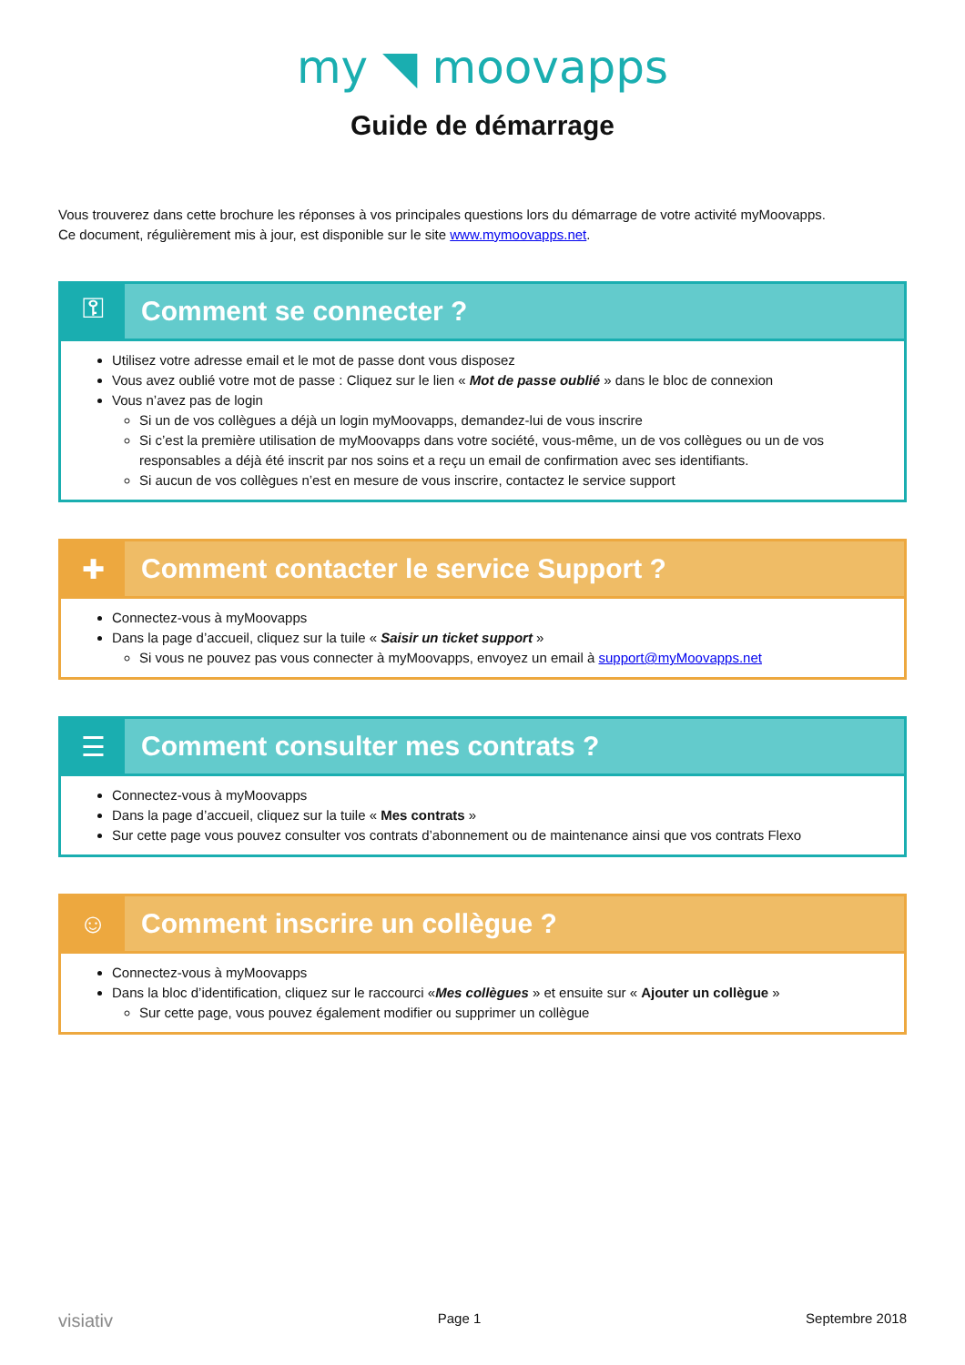my ◥ moovapps
Guide de démarrage
Vous trouverez dans cette brochure les réponses à vos principales questions lors du démarrage de votre activité myMoovapps.
Ce document, régulièrement mis à jour, est disponible sur le site www.mymoovapps.net.
⚿ Comment se connecter ?
Utilisez votre adresse email et le mot de passe dont vous disposez
Vous avez oublié votre mot de passe : Cliquez sur le lien « Mot de passe oublié » dans le bloc de connexion
Vous n’avez pas de login
Si un de vos collègues a déjà un login myMoovapps, demandez-lui de vous inscrire
Si c’est la première utilisation de myMoovapps dans votre société, vous-même, un de vos collègues ou un de vos responsables a déjà été inscrit par nos soins et a reçu un email de confirmation avec ses identifiants.
Si aucun de vos collègues n’est en mesure de vous inscrire, contactez le service support
✚ Comment contacter le service Support ?
Connectez-vous à myMoovapps
Dans la page d’accueil, cliquez sur la tuile « Saisir un ticket support »
Si vous ne pouvez pas vous connecter à myMoovapps, envoyez un email à support@myMoovapps.net
☰ Comment consulter mes contrats ?
Connectez-vous à myMoovapps
Dans la page d’accueil, cliquez sur la tuile « Mes contrats »
Sur cette page vous pouvez consulter vos contrats d’abonnement ou de maintenance ainsi que vos contrats Flexo
☺ Comment inscrire un collègue ?
Connectez-vous à myMoovapps
Dans la bloc d’identification, cliquez sur le raccourci «Mes collègues » et ensuite sur « Ajouter un collègue »
Sur cette page, vous pouvez également modifier ou supprimer un collègue
visiativ Page 1 Septembre 2018